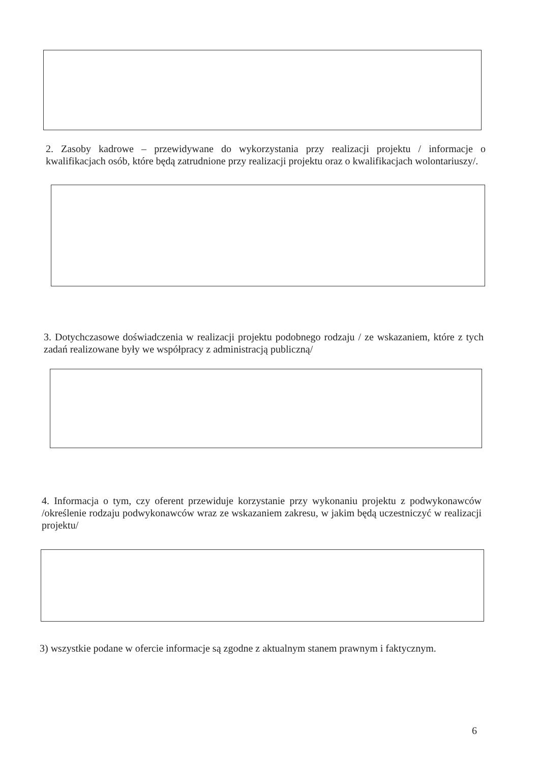2. Zasoby kadrowe – przewidywane do wykorzystania przy realizacji projektu / informacje o kwalifikacjach osób, które będą zatrudnione przy realizacji projektu oraz o kwalifikacjach wolontariuszy/.
3. Dotychczasowe doświadczenia w realizacji projektu podobnego rodzaju / ze wskazaniem, które z tych zadań realizowane były we współpracy z administracją publiczną/
4. Informacja o tym, czy oferent przewiduje korzystanie przy wykonaniu projektu z podwykonawców /określenie rodzaju podwykonawców wraz ze wskazaniem zakresu, w jakim będą uczestniczyć w realizacji projektu/
3) wszystkie podane w ofercie informacje są zgodne z aktualnym stanem prawnym i faktycznym.
6